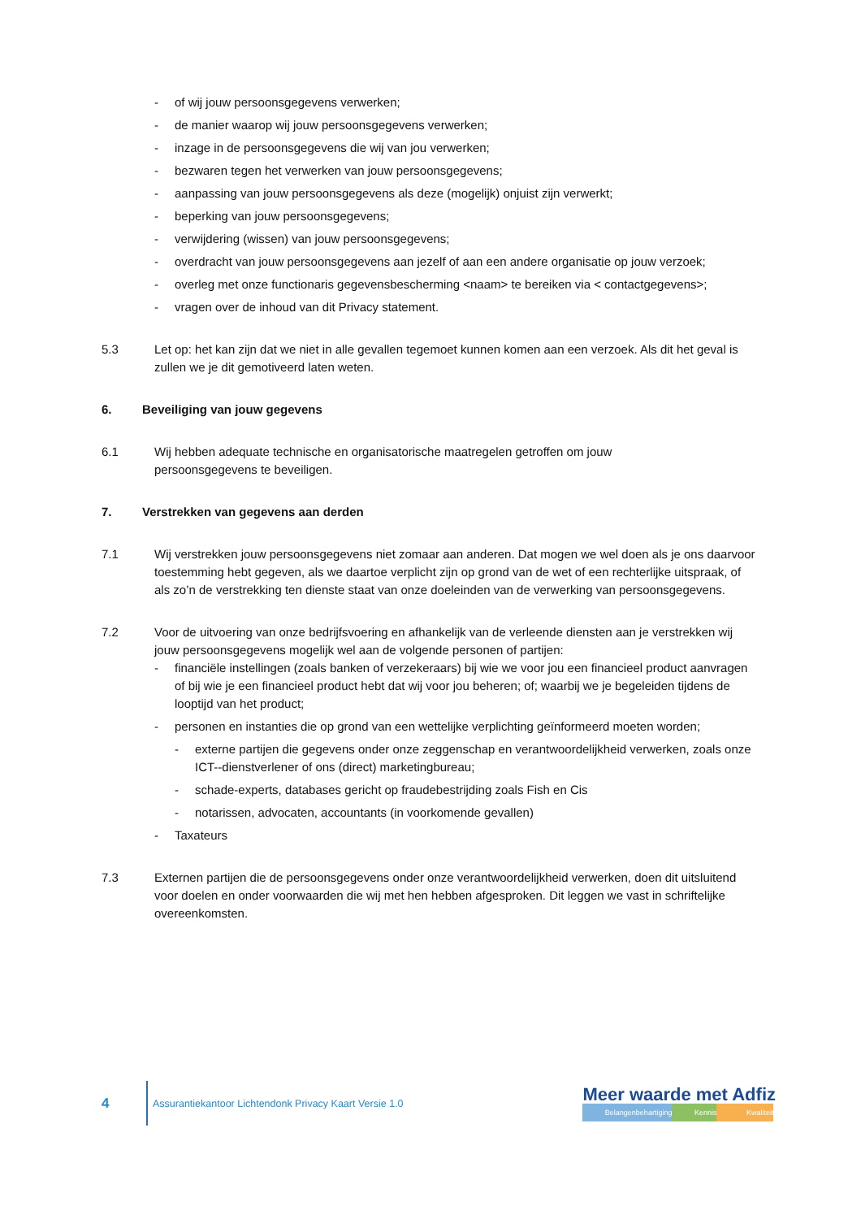- of wij jouw persoonsgegevens verwerken;
- de manier waarop wij jouw persoonsgegevens verwerken;
- inzage in de persoonsgegevens die wij van jou verwerken;
- bezwaren tegen het verwerken van jouw persoonsgegevens;
- aanpassing van jouw persoonsgegevens als deze (mogelijk) onjuist zijn verwerkt;
- beperking van jouw persoonsgegevens;
- verwijdering (wissen) van jouw persoonsgegevens;
- overdracht van jouw persoonsgegevens aan jezelf of aan een andere organisatie op jouw verzoek;
- overleg met onze functionaris gegevensbescherming <naam> te bereiken via < contactgegevens>;
- vragen over de inhoud van dit Privacy statement.
5.3 Let op: het kan zijn dat we niet in alle gevallen tegemoet kunnen komen aan een verzoek. Als dit het geval is zullen we je dit gemotiveerd laten weten.
6. Beveiliging van jouw gegevens
6.1 Wij hebben adequate technische en organisatorische maatregelen getroffen om jouw
persoonsgegevens te beveiligen.
7. Verstrekken van gegevens aan derden
7.1 Wij verstrekken jouw persoonsgegevens niet zomaar aan anderen. Dat mogen we wel doen als je ons daarvoor toestemming hebt gegeven, als we daartoe verplicht zijn op grond van de wet of een rechterlijke uitspraak, of als zo’n de verstrekking ten dienste staat van onze doeleinden van de verwerking van persoonsgegevens.
7.2 Voor de uitvoering van onze bedrijfsvoering en afhankelijk van de verleende diensten aan je verstrekken wij jouw persoonsgegevens mogelijk wel aan de volgende personen of partijen:
- financiële instellingen (zoals banken of verzekeraars) bij wie we voor jou een financieel product aanvragen of bij wie je een financieel product hebt dat wij voor jou beheren; of; waarbij we je begeleiden tijdens de looptijd van het product;
- personen en instanties die op grond van een wettelijke verplichting geïnformeerd moeten worden;
- externe partijen die gegevens onder onze zeggenschap en verantwoordelijkheid verwerken, zoals onze ICT--dienstverlener of ons (direct) marketingbureau;
- schade-experts, databases gericht op fraudebestrijding zoals Fish en Cis
- notarissen, advocaten, accountants (in voorkomende gevallen)
- Taxateurs
7.3 Externen partijen die de persoonsgegevens onder onze verantwoordelijkheid verwerken, doen dit uitsluitend voor doelen en onder voorwaarden die wij met hen hebben afgesproken. Dit leggen we vast in schriftelijke overeenkomsten.
4
Assurantiekantoor Lichtendonk Privacy Kaart Versie 1.0
Meer waarde met Adfiz
Belangenbehartiging Kennis Kwaliteit